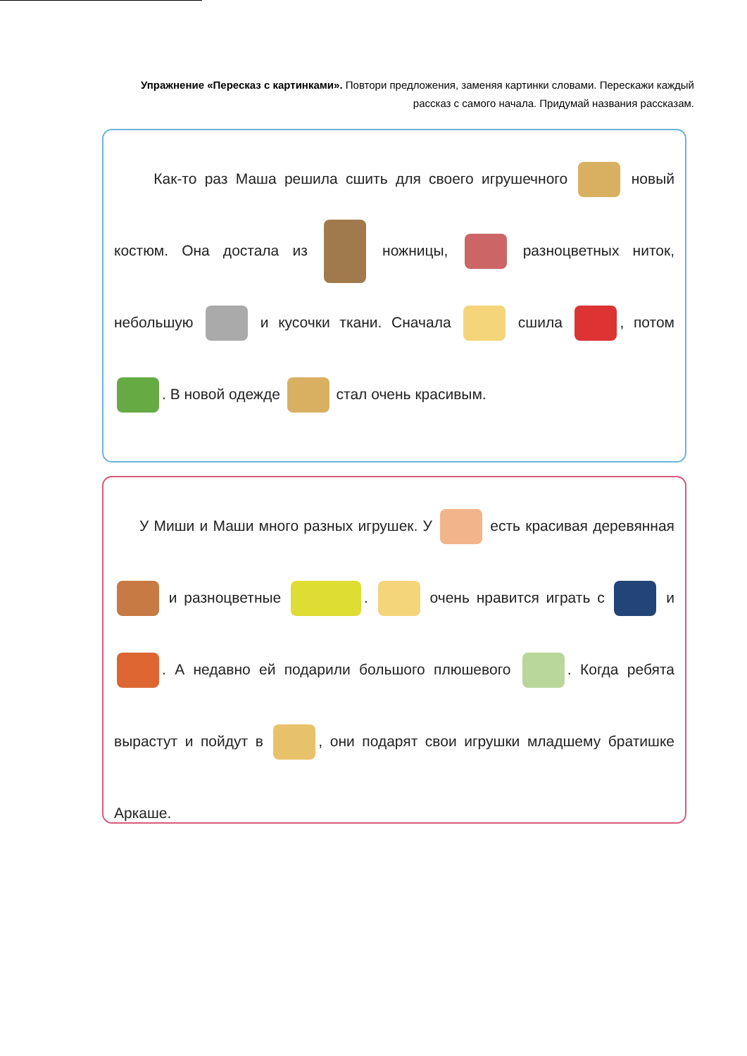Упражнение «Пересказ с картинками». Повтори предложения, заменяя картинки словами. Перескажи каждый рассказ с самого начала. Придумай названия рассказам.
Как-то раз Маша решила сшить для своего игрушечного новый костюм. Она достала из ножницы, разноцветных ниток, небольшую и кусочки ткани. Сначала сшила , потом . В новой одежде стал очень красивым.
У Миши и Маши много разных игрушек. У есть красивая деревянная и разноцветные . очень нравится играть с и . А недавно ей подарили большого плюшевого . Когда ребята вырастут и пойдут в , они подарят свои игрушки младшему братишке Аркаше.